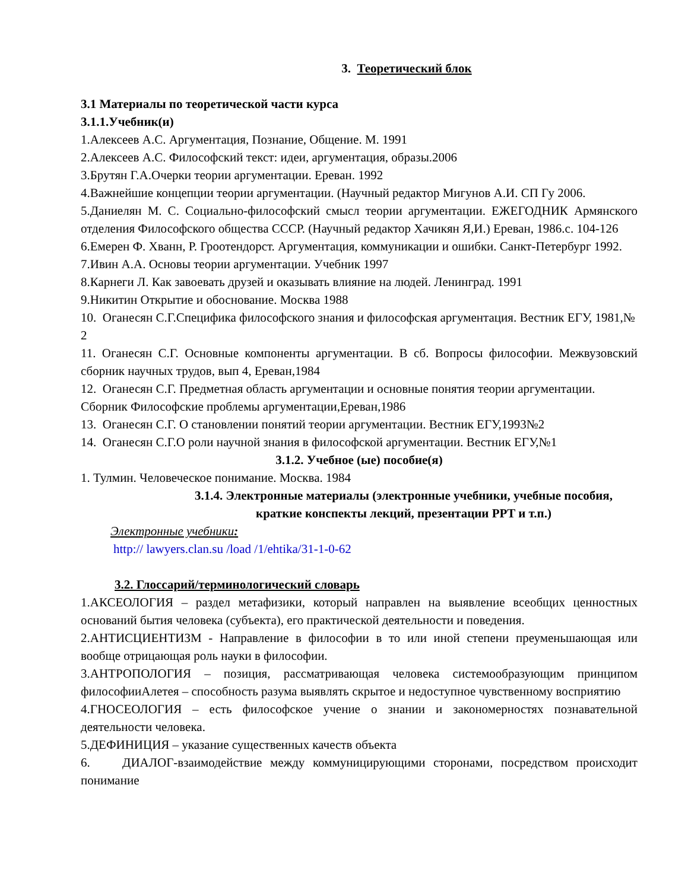3. Теоретический блок
3.1 Материалы по теоретической части курса
3.1.1.Учебник(и)
1.Алексеев А.С. Аргументация, Познание, Общение. М. 1991
2.Алексеев А.С. Философский текст: идеи, аргументация, образы.2006
3.Брутян Г.А.Очерки теории аргументации. Ереван. 1992
4.Важнейшие концепции теории аргументации. (Научный редактор Мигунов А.И. СП Гу 2006.
5.Даниелян М. С. Социально-философский смысл теории аргументации. ЕЖЕГОДНИК Армянского отделения Философского общества СССР. (Научный редактор Хачикян Я,И.) Ереван, 1986.с. 104-126
6.Емерен Ф. Хванн, Р. Гроотендорст. Аргументация, коммуникации и ошибки. Санкт-Петербург 1992.
7.Ивин А.А. Основы теории аргументации. Учебник 1997
8.Карнеги Л. Как завоевать друзей и оказывать влияние на людей. Ленинград. 1991
9.Никитин Открытие и обоснование. Москва 1988
10. Оганесян С.Г.Специфика философского знания и философская аргументация. Вестник ЕГУ, 1981,№ 2
11. Оганесян С.Г. Основные компоненты аргументации. В сб. Вопросы философии. Межвузовский сборник научных трудов, вып 4, Ереван,1984
12. Оганесян С.Г. Предметная область аргументации и основные понятия теории аргументации. Сборник Философские проблемы аргументации,Ереван,1986
13. Оганесян С.Г. О становлении понятий теории аргументации. Вестник ЕГУ,1993№2
14. Оганесян С.Г.О роли научной знания в философской аргументации. Вестник ЕГУ,№1
3.1.2. Учебное (ые) пособие(я)
1. Тулмин. Человеческое понимание. Москва. 1984
3.1.4. Электронные материалы (электронные учебники, учебные пособия,
краткие конспекты лекций, презентации PPT и т.п.)
Электронные учебники:
http:// lawyers.clan.su /load /1/ehtika/31-1-0-62
3.2. Глоссарий/терминологический словарь
1.АКСЕОЛОГИЯ – раздел метафизики, который направлен на выявление всеобщих ценностных оснований бытия человека (субъекта), его практической деятельности и поведения.
2.АНТИСЦИЕНТИЗМ - Направление в философии в то или иной степени преуменьшающая или вообще отрицающая роль науки в философии.
3.АНТРОПОЛОГИЯ – позиция, рассматривающая человека системообразующим принципом философииАлетея – способность разума выявлять скрытое и недоступное чувственному восприятию
4.ГНОСЕОЛОГИЯ – есть философское учение о знании и закономерностях познавательной деятельности человека.
5.ДЕФИНИЦИЯ – указание существенных качеств объекта
6. ДИАЛОГ-взаимодействие между коммуницирующими сторонами, посредством происходит понимание